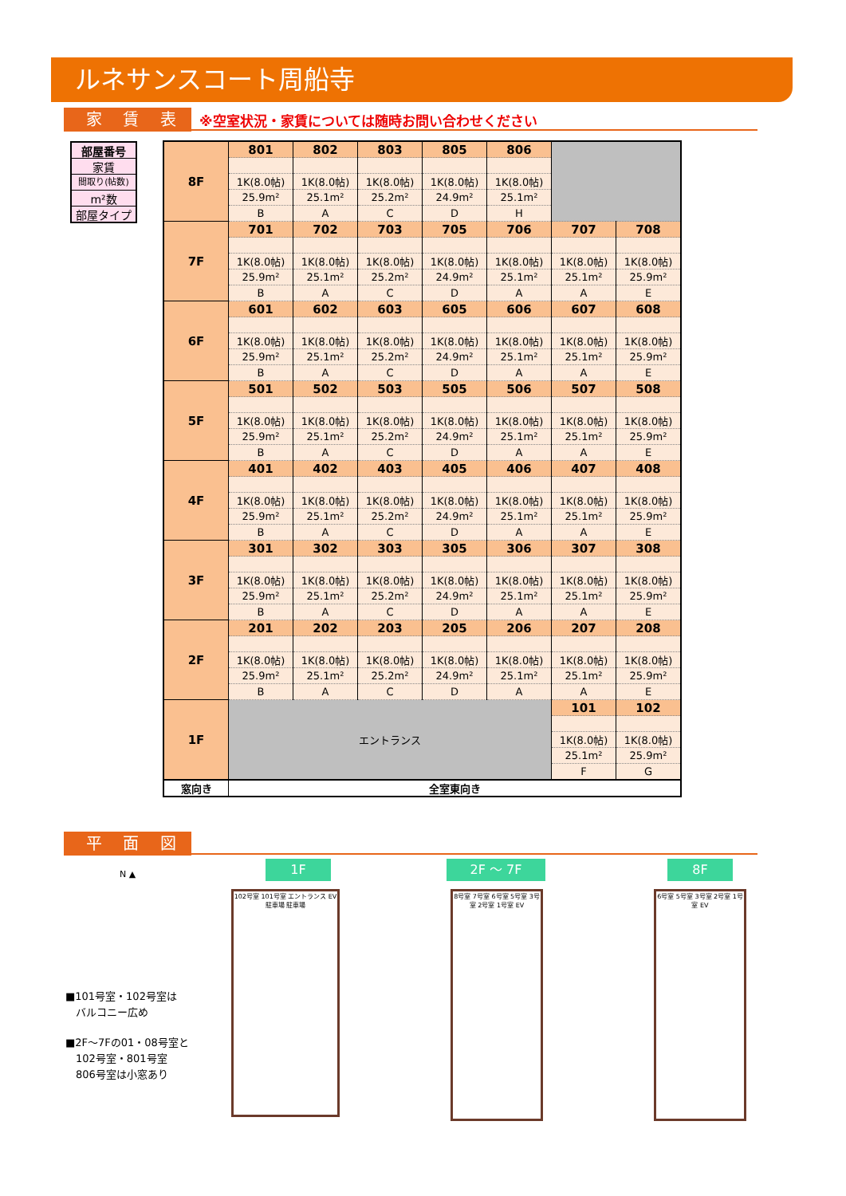ルネサンスコート周船寺
家 賃 表
※空室状況・家賃については随時お問い合わせください
部屋番号
家賃
間取り(帖数)
m²数
部屋タイプ
| 8F | 801 | 802 | 803 | 805 | 806 | | |
| | 1K(8.0帖) | 1K(8.0帖) | 1K(8.0帖) | 1K(8.0帖) | 1K(8.0帖) | | |
| | 25.9m² | 25.1m² | 25.2m² | 24.9m² | 25.1m² | | |
| | B | A | C | D | H | | |
| 7F | 701 | 702 | 703 | 705 | 706 | 707 | 708 |
| | 1K(8.0帖) | 1K(8.0帖) | 1K(8.0帖) | 1K(8.0帖) | 1K(8.0帖) | 1K(8.0帖) | 1K(8.0帖) |
| | 25.9m² | 25.1m² | 25.2m² | 24.9m² | 25.1m² | 25.1m² | 25.9m² |
| | B | A | C | D | A | A | E |
| 6F | 601 | 602 | 603 | 605 | 606 | 607 | 608 |
| | 1K(8.0帖) | 1K(8.0帖) | 1K(8.0帖) | 1K(8.0帖) | 1K(8.0帖) | 1K(8.0帖) | 1K(8.0帖) |
| | 25.9m² | 25.1m² | 25.2m² | 24.9m² | 25.1m² | 25.1m² | 25.9m² |
| | B | A | C | D | A | A | E |
| 5F | 501 | 502 | 503 | 505 | 506 | 507 | 508 |
| | 1K(8.0帖) | 1K(8.0帖) | 1K(8.0帖) | 1K(8.0帖) | 1K(8.0帖) | 1K(8.0帖) | 1K(8.0帖) |
| | 25.9m² | 25.1m² | 25.2m² | 24.9m² | 25.1m² | 25.1m² | 25.9m² |
| | B | A | C | D | A | A | E |
| 4F | 401 | 402 | 403 | 405 | 406 | 407 | 408 |
| | 1K(8.0帖) | 1K(8.0帖) | 1K(8.0帖) | 1K(8.0帖) | 1K(8.0帖) | 1K(8.0帖) | 1K(8.0帖) |
| | 25.9m² | 25.1m² | 25.2m² | 24.9m² | 25.1m² | 25.1m² | 25.9m² |
| | B | A | C | D | A | A | E |
| 3F | 301 | 302 | 303 | 305 | 306 | 307 | 308 |
| | 1K(8.0帖) | 1K(8.0帖) | 1K(8.0帖) | 1K(8.0帖) | 1K(8.0帖) | 1K(8.0帖) | 1K(8.0帖) |
| | 25.9m² | 25.1m² | 25.2m² | 24.9m² | 25.1m² | 25.1m² | 25.9m² |
| | B | A | C | D | A | A | E |
| 2F | 201 | 202 | 203 | 205 | 206 | 207 | 208 |
| | 1K(8.0帖) | 1K(8.0帖) | 1K(8.0帖) | 1K(8.0帖) | 1K(8.0帖) | 1K(8.0帖) | 1K(8.0帖) |
| | 25.9m² | 25.1m² | 25.2m² | 24.9m² | 25.1m² | 25.1m² | 25.9m² |
| | B | A | C | D | A | A | E |
| 1F | エントランス | | | | | 101 | 102 |
| | | | | | | 1K(8.0帖) | 1K(8.0帖) |
| | | | | | | 25.1m² | 25.9m² |
| | | | | | | F | G |
| 窓向き | 全室東向き | | | | | | |
平 面 図
N ▲
1F 2F 〜 7F 8F
102号室 101号室 エントランス EV 駐車場 駐車場
8号室 7号室 6号室 5号室 3号室 2号室 1号室 EV
6号室 5号室 3号室 2号室 1号室 EV
■101号室・102号室は
　バルコニー広め
■2F〜7Fの01・08号室と
　102号室・801号室
　806号室は小窓あり